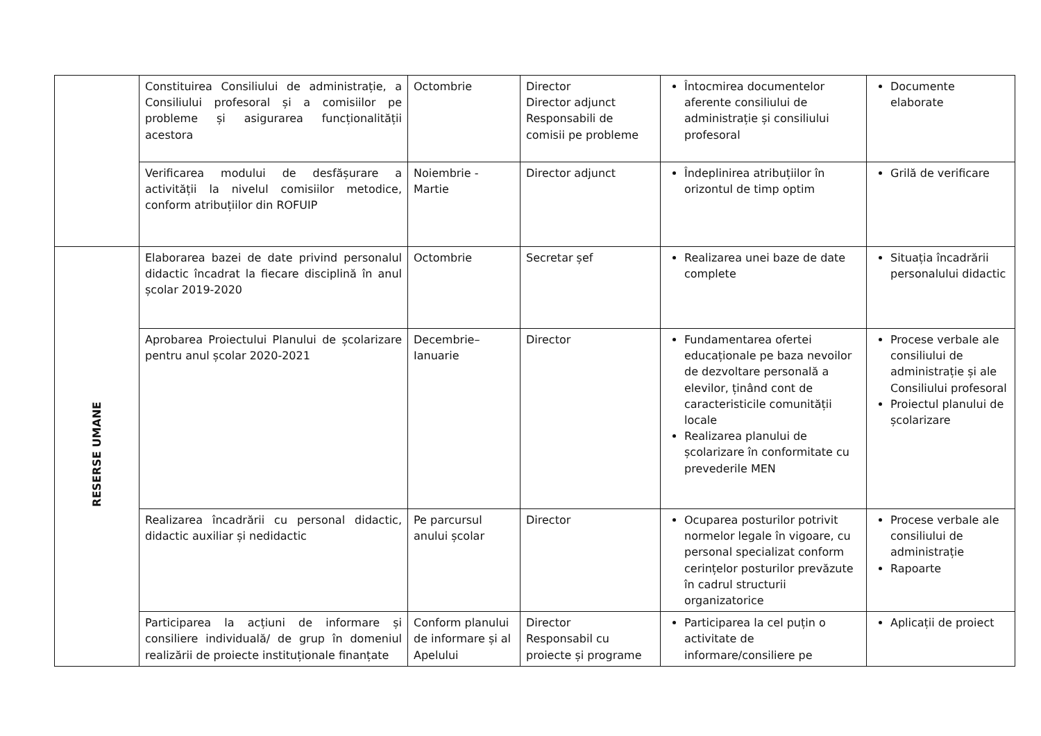| | Constituirea Consiliului de administrație, a Consiliului profesoral și a comisiilor pe probleme și asigurarea funcționalității acestora | Octombrie | Director Director adjunct Responsabili de comisii pe probleme | Întocmirea documentelor aferente consiliului de administrație și consiliului profesoral | Documente elaborate |
| | Verificarea modului de desfășurare a activității la nivelul comisiilor metodice, conform atribuțiilor din ROFUIP | Noiembrie - Martie | Director adjunct | Îndeplinirea atribuțiilor în orizontul de timp optim | Grilă de verificare |
| RESERSE UMANE | Elaborarea bazei de date privind personalul didactic încadrat la fiecare disciplină în anul școlar 2019-2020 | Octombrie | Secretar șef | Realizarea unei baze de date complete | Situația încadrării personalului didactic |
| | Aprobarea Proiectului Planului de școlarizare pentru anul școlar 2020-2021 | Decembrie–Ianuarie | Director | Fundamentarea ofertei educaționale pe baza nevoilor de dezvoltare personală a elevilor, ținând cont de caracteristicile comunității locale Realizarea planului de școlarizare în conformitate cu prevederile MEN | Procese verbale ale consiliului de administrație și ale Consiliului profesoral Proiectul planului de școlarizare |
| | Realizarea încadrării cu personal didactic, didactic auxiliar și nedidactic | Pe parcursul anului școlar | Director | Ocuparea posturilor potrivit normelor legale în vigoare, cu personal specializat conform cerințelor posturilor prevăzute în cadrul structurii organizatorice | Procese verbale ale consiliului de administrație Rapoarte |
| | Participarea la acțiuni de informare și consiliere individuală/ de grup în domeniul realizării de proiecte instituționale finanțate | Conform planului de informare și al Apelului | Director Responsabil cu proiecte și programe | Participarea la cel puțin o activitate de informare/consiliere pe | Aplicații de proiect |